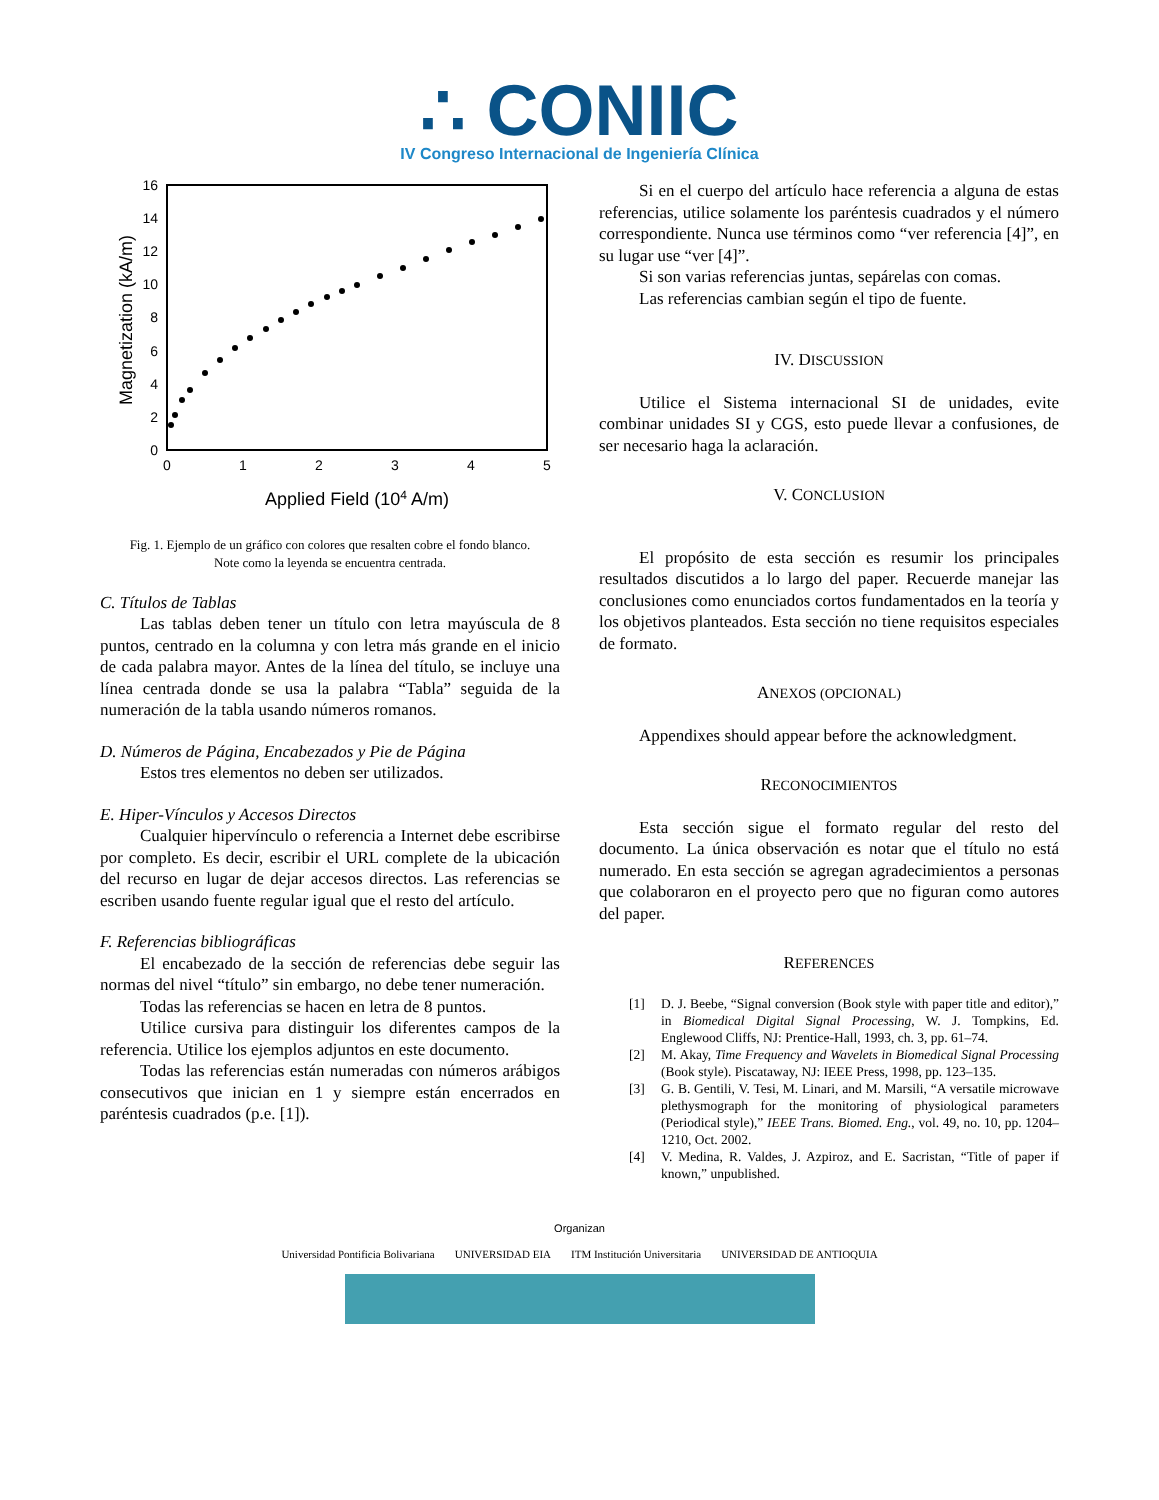∴ CONIIC
IV Congreso Internacional de Ingeniería Clínica
0
2
4
6
8
10
12
14
16
0
1
2
3
4
5
Applied Field (104 A/m)
Magnetization (kA/m)
Fig. 1. Ejemplo de un gráfico con colores que resalten cobre el fondo blanco.
Note como la leyenda se encuentra centrada.
C. Títulos de Tablas
Las tablas deben tener un título con letra mayúscula de 8 puntos, centrado en la columna y con letra más grande en el inicio de cada palabra mayor. Antes de la línea del título, se incluye una línea centrada donde se usa la palabra “Tabla” seguida de la numeración de la tabla usando números romanos.
D. Números de Página, Encabezados y Pie de Página
Estos tres elementos no deben ser utilizados.
E. Hiper-Vínculos y Accesos Directos
Cualquier hipervínculo o referencia a Internet debe escribirse por completo. Es decir, escribir el URL complete de la ubicación del recurso en lugar de dejar accesos directos. Las referencias se escriben usando fuente regular igual que el resto del artículo.
F. Referencias bibliográficas
El encabezado de la sección de referencias debe seguir las normas del nivel “título” sin embargo, no debe tener numeración.
Todas las referencias se hacen en letra de 8 puntos.
Utilice cursiva para distinguir los diferentes campos de la referencia. Utilice los ejemplos adjuntos en este documento.
Todas las referencias están numeradas con números arábigos consecutivos que inician en 1 y siempre están encerrados en paréntesis cuadrados (p.e. [1]).
Si en el cuerpo del artículo hace referencia a alguna de estas referencias, utilice solamente los paréntesis cuadrados y el número correspondiente. Nunca use términos como “ver referencia [4]”, en su lugar use “ver [4]”.
Si son varias referencias juntas, sepárelas con comas.
Las referencias cambian según el tipo de fuente.
IV. DISCUSSION
Utilice el Sistema internacional SI de unidades, evite combinar unidades SI y CGS, esto puede llevar a confusiones, de ser necesario haga la aclaración.
V. CONCLUSION
El propósito de esta sección es resumir los principales resultados discutidos a lo largo del paper. Recuerde manejar las conclusiones como enunciados cortos fundamentados en la teoría y los objetivos planteados. Esta sección no tiene requisitos especiales de formato.
ANEXOS (OPCIONAL)
Appendixes should appear before the acknowledgment.
RECONOCIMIENTOS
Esta sección sigue el formato regular del resto del documento. La única observación es notar que el título no está numerado. En esta sección se agregan agradecimientos a personas que colaboraron en el proyecto pero que no figuran como autores del paper.
REFERENCES
[1] D. J. Beebe, “Signal conversion (Book style with paper title and editor),” in Biomedical Digital Signal Processing, W. J. Tompkins, Ed. Englewood Cliffs, NJ: Prentice-Hall, 1993, ch. 3, pp. 61–74.
[2] M. Akay, Time Frequency and Wavelets in Biomedical Signal Processing (Book style). Piscataway, NJ: IEEE Press, 1998, pp. 123–135.
[3] G. B. Gentili, V. Tesi, M. Linari, and M. Marsili, “A versatile microwave plethysmograph for the monitoring of physiological parameters (Periodical style),” IEEE Trans. Biomed. Eng., vol. 49, no. 10, pp. 1204–1210, Oct. 2002.
[4] V. Medina, R. Valdes, J. Azpiroz, and E. Sacristan, “Title of paper if known,” unpublished.
Organizan
Universidad Pontificia Bolivariana UNIVERSIDAD EIA ITM Institución Universitaria UNIVERSIDAD DE ANTIOQUIA